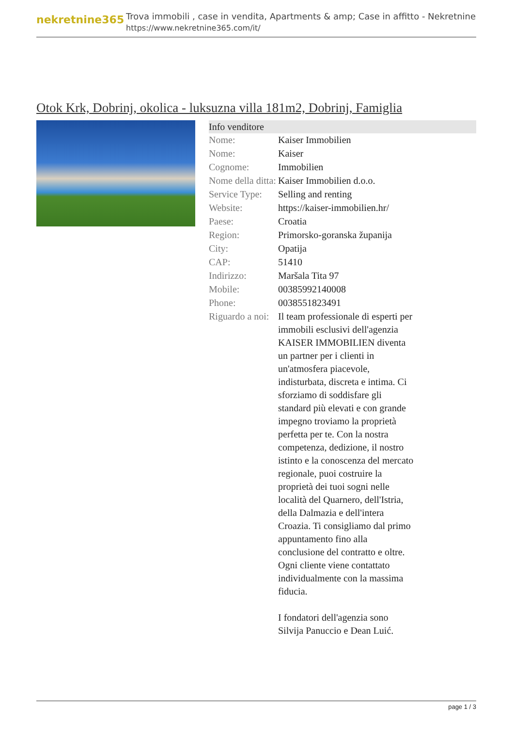nekretnine365
Trova immobili , case in vendita, Apartments & amp; Case in affitto - Nekretnine
https://www.nekretnine365.com/it/
Otok Krk, Dobrinj, okolica - luksuzna villa 181m2, Dobrinj, Famiglia
Info venditore
| Nome: | Kaiser Immobilien |
| Nome: | Kaiser |
| Cognome: | Immobilien |
| Nome della ditta: | Kaiser Immobilien d.o.o. |
| Service Type: | Selling and renting |
| Website: | https://kaiser-immobilien.hr/ |
| Paese: | Croatia |
| Region: | Primorsko-goranska županija |
| City: | Opatija |
| CAP: | 51410 |
| Indirizzo: | Maršala Tita 97 |
| Mobile: | 00385992140008 |
| Phone: | 0038551823491 |
| Riguardo a noi: | Il team professionale di esperti per immobili esclusivi dell'agenzia KAISER IMMOBILIEN diventa un partner per i clienti in un'atmosfera piacevole, indisturbata, discreta e intima. Ci sforziamo di soddisfare gli standard più elevati e con grande impegno troviamo la proprietà perfetta per te. Con la nostra competenza, dedizione, il nostro istinto e la conoscenza del mercato regionale, puoi costruire la proprietà dei tuoi sogni nelle località del Quarnero, dell'Istria, della Dalmazia e dell'intera Croazia. Ti consigliamo dal primo appuntamento fino alla conclusione del contratto e oltre. Ogni cliente viene contattato individualmente con la massima fiducia. I fondatori dell'agenzia sono Silvija Panuccio e Dean Luić. |
page 1 / 3